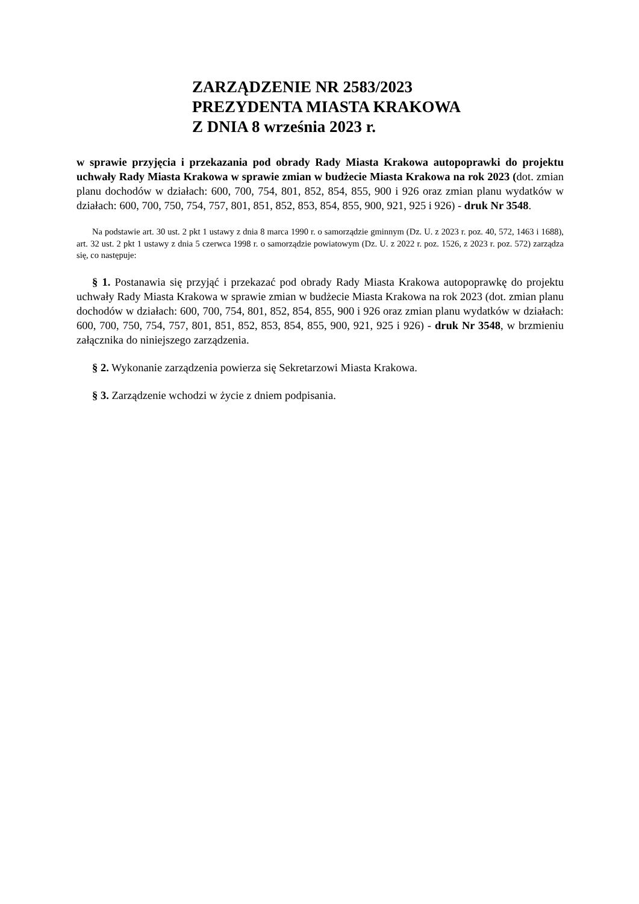ZARZĄDZENIE NR 2583/2023
PREZYDENTA MIASTA KRAKOWA
Z DNIA 8 września 2023 r.
w sprawie przyjęcia i przekazania pod obrady Rady Miasta Krakowa autopoprawki do projektu uchwały Rady Miasta Krakowa w sprawie zmian w budżecie Miasta Krakowa na rok 2023 (dot. zmian planu dochodów w działach: 600, 700, 754, 801, 852, 854, 855, 900 i 926 oraz zmian planu wydatków w działach: 600, 700, 750, 754, 757, 801, 851, 852, 853, 854, 855, 900, 921, 925 i 926) - druk Nr 3548.
Na podstawie art. 30 ust. 2 pkt 1 ustawy z dnia 8 marca 1990 r. o samorządzie gminnym (Dz. U. z 2023 r. poz. 40, 572, 1463 i 1688), art. 32 ust. 2 pkt 1 ustawy z dnia 5 czerwca 1998 r. o samorządzie powiatowym (Dz. U. z 2022 r. poz. 1526, z 2023 r. poz. 572) zarządza się, co następuje:
§ 1. Postanawia się przyjąć i przekazać pod obrady Rady Miasta Krakowa autopoprawkę do projektu uchwały Rady Miasta Krakowa w sprawie zmian w budżecie Miasta Krakowa na rok 2023 (dot. zmian planu dochodów w działach: 600, 700, 754, 801, 852, 854, 855, 900 i 926 oraz zmian planu wydatków w działach: 600, 700, 750, 754, 757, 801, 851, 852, 853, 854, 855, 900, 921, 925 i 926) - druk Nr 3548, w brzmieniu załącznika do niniejszego zarządzenia.
§ 2. Wykonanie zarządzenia powierza się Sekretarzowi Miasta Krakowa.
§ 3. Zarządzenie wchodzi w życie z dniem podpisania.